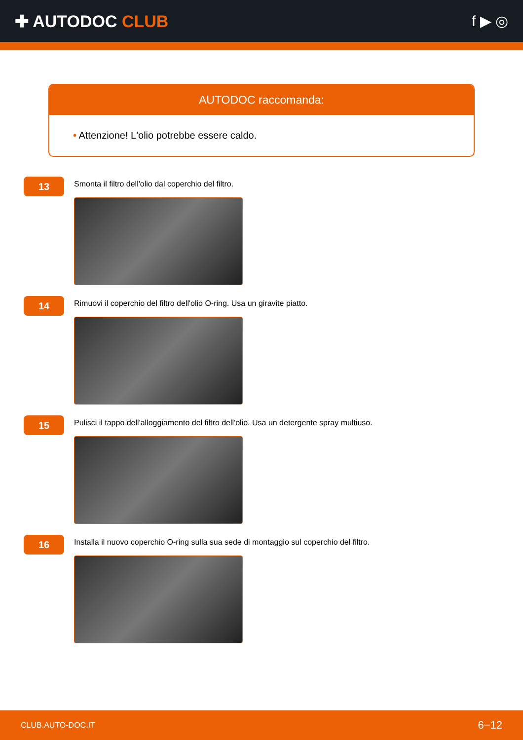✚ AUTODOC CLUB f ▶ ◎
AUTODOC raccomanda:
• Attenzione! L'olio potrebbe essere caldo.
13
Smonta il filtro dell'olio dal coperchio del filtro.
14
Rimuovi il coperchio del filtro dell'olio O-ring. Usa un giravite piatto.
15
Pulisci il tappo dell'alloggiamento del filtro dell'olio. Usa un detergente spray multiuso.
16
Installa il nuovo coperchio O-ring sulla sua sede di montaggio sul coperchio del filtro.
CLUB.AUTO-DOC.IT 6−12